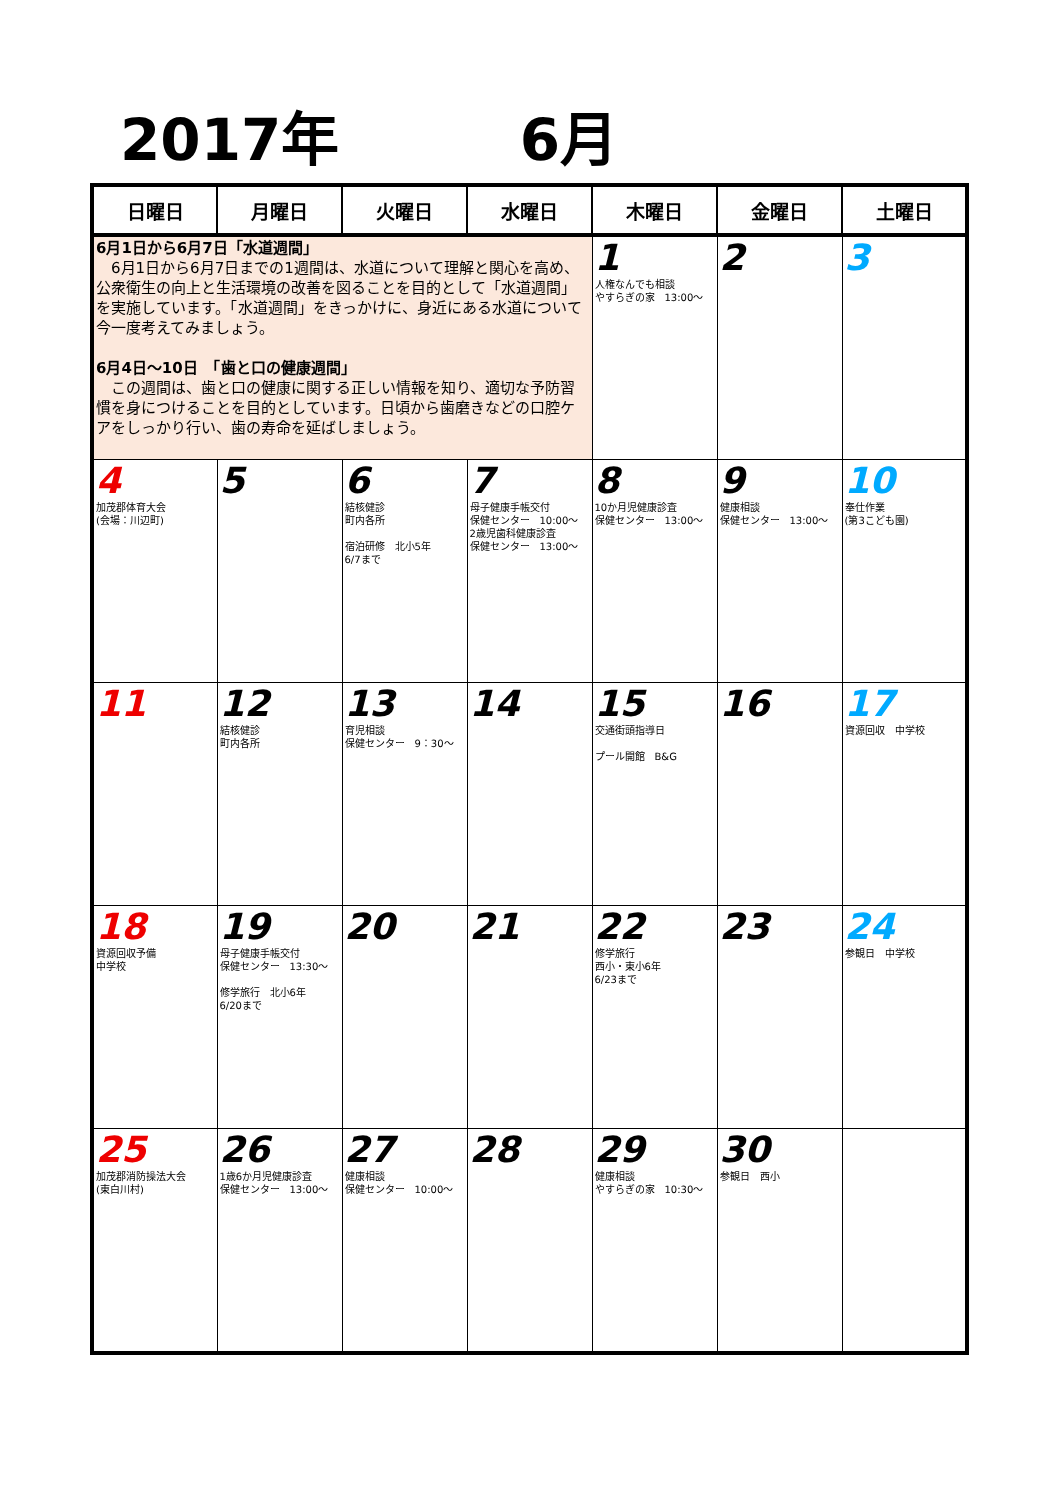2017年 6月
| 日曜日 | 月曜日 | 火曜日 | 水曜日 | 木曜日 | 金曜日 | 土曜日 |
| --- | --- | --- | --- | --- | --- | --- |
| 6月1日から6月7日「水道週間」 6月1日から6月7日までの1週間は、水道について理解と関心を高め、公衆衛生の向上と生活環境の改善を図ることを目的として「水道週間」を実施しています。「水道週間」をきっかけに、身近にある水道について今一度考えてみましょう。 6月4日～10日 「歯と口の健康週間」 この週間は、歯と口の健康に関する正しい情報を知り、適切な予防習慣を身につけることを目的としています。日頃から歯磨きなどの口腔ケアをしっかり行い、歯の寿命を延ばしましょう。 | | | | 1 人権なんでも相談 やすらぎの家 13:00～ | 2 | 3 |
| 4 加茂郡体育大会 (会場：川辺町) | 5 | 6 結核健診 町内各所 宿泊研修 北小5年 6/7まで | 7 母子健康手帳交付 保健センター 10:00～ 2歳児歯科健康診査 保健センター 13:00～ | 8 10か月児健康診査 保健センター 13:00～ | 9 健康相談 保健センター 13:00～ | 10 奉仕作業 (第3こども園) |
| 11 | 12 結核健診 町内各所 | 13 育児相談 保健センター 9：30～ | 14 | 15 交通街頭指導日 プール開館 B&G | 16 | 17 資源回収 中学校 |
| 18 資源回収予備 中学校 | 19 母子健康手帳交付 保健センター 13:30～ 修学旅行 北小6年 6/20まで | 20 | 21 | 22 修学旅行 西小・東小6年 6/23まで | 23 | 24 参観日 中学校 |
| 25 加茂郡消防操法大会 (東白川村) | 26 1歳6か月児健康診査 保健センター 13:00～ | 27 健康相談 保健センター 10:00～ | 28 | 29 健康相談 やすらぎの家 10:30～ | 30 参観日 西小 | |